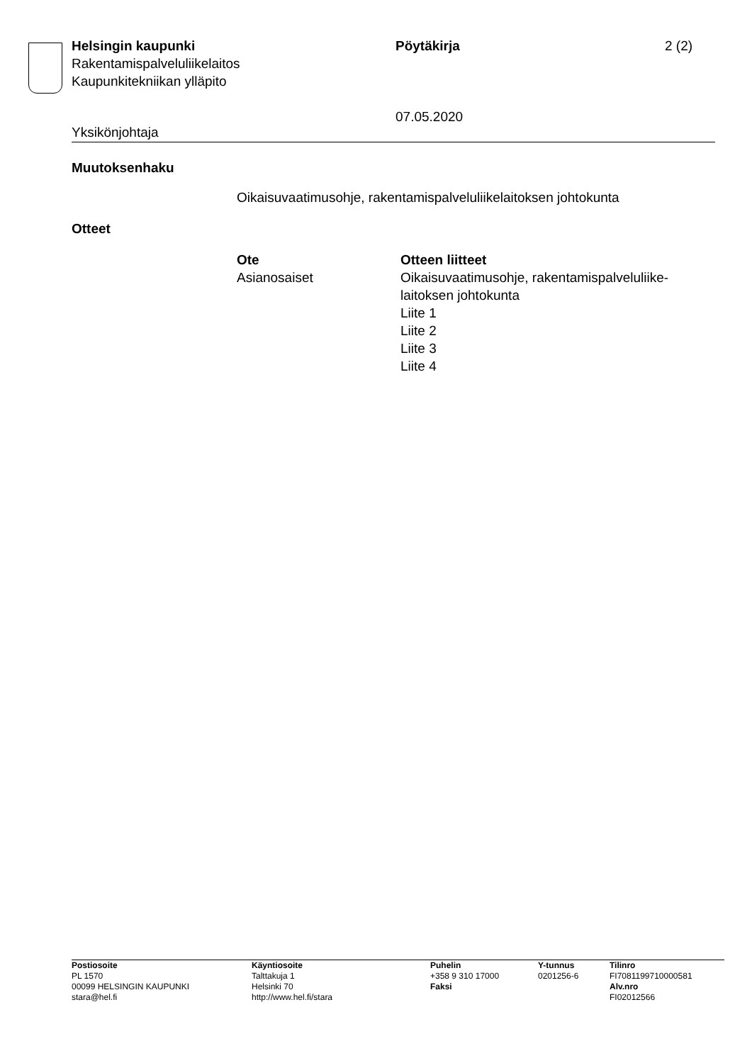Helsingin kaupunki
Rakentamispalveluliikelaitos
Kaupunkitekniikan ylläpito
Pöytäkirja
07.05.2020
2 (2)
Yksikönjohtaja
Muutoksenhaku
Oikaisuvaatimusohje, rakentamispalveluliikelaitoksen johtokunta
Otteet
| Ote | Otteen liitteet |
| --- | --- |
| Asianosaiset | Oikaisuvaatimusohje, rakentamispalveluliike- laitoksen johtokunta Liite 1 Liite 2 Liite 3 Liite 4 |
| Postiosoite | Käyntiosoite | Puhelin | Y-tunnus | Tilinro |
| --- | --- | --- | --- | --- |
| PL 1570 | Talttakuja 1 | +358 9 310 17000 | 0201256-6 | FI7081199710000581 |
| 00099 HELSINGIN KAUPUNKI | Helsinki 70 | Faksi | | Alv.nro |
| stara@hel.fi | http://www.hel.fi/stara | | | FI02012566 |